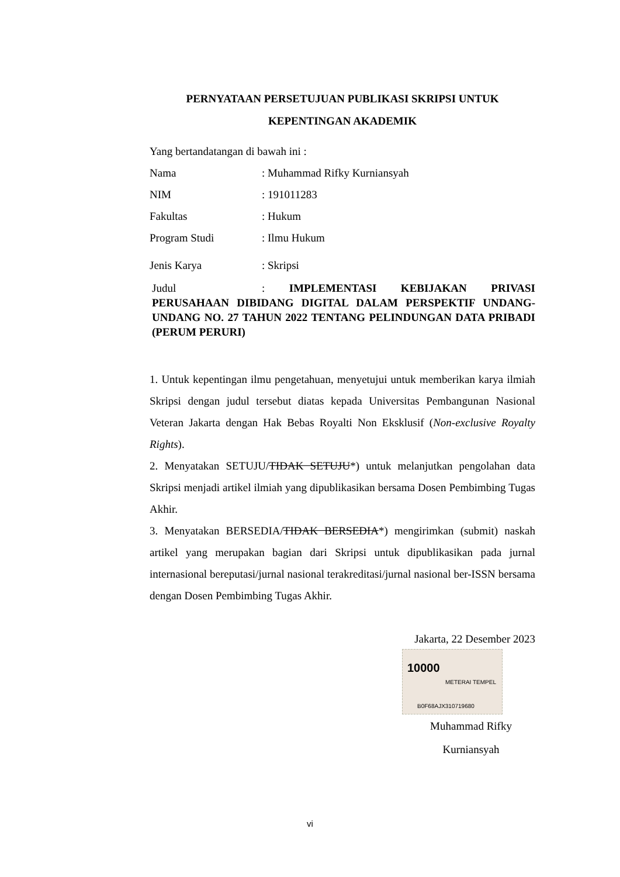PERNYATAAN PERSETUJUAN PUBLIKASI SKRIPSI UNTUK KEPENTINGAN AKADEMIK
Yang bertandatangan di bawah ini :
Nama: Muhammad Rifky Kurniansyah
NIM: 191011283
Fakultas: Hukum
Program Studi: Ilmu Hukum
Jenis Karya: Skripsi
Judul: IMPLEMENTASI KEBIJAKAN PRIVASI PERUSAHAAN DIBIDANG DIGITAL DALAM PERSPEKTIF UNDANG-UNDANG NO. 27 TAHUN 2022 TENTANG PELINDUNGAN DATA PRIBADI (PERUM PERURI)
1. Untuk kepentingan ilmu pengetahuan, menyetujui untuk memberikan karya ilmiah Skripsi dengan judul tersebut diatas kepada Universitas Pembangunan Nasional Veteran Jakarta dengan Hak Bebas Royalti Non Eksklusif (Non-exclusive Royalty Rights).
2. Menyatakan SETUJU/TIDAK SETUJU*) untuk melanjutkan pengolahan data Skripsi menjadi artikel ilmiah yang dipublikasikan bersama Dosen Pembimbing Tugas Akhir.
3. Menyatakan BERSEDIA/TIDAK BERSEDIA*) mengirimkan (submit) naskah artikel yang merupakan bagian dari Skripsi untuk dipublikasikan pada jurnal internasional bereputasi/jurnal nasional terakreditasi/jurnal nasional ber-ISSN bersama dengan Dosen Pembimbing Tugas Akhir.
Jakarta, 22 Desember 2023
10000
METERAI TEMPEL
B0F68AJX310719680
Muhammad Rifky
Kurniansyah
vi